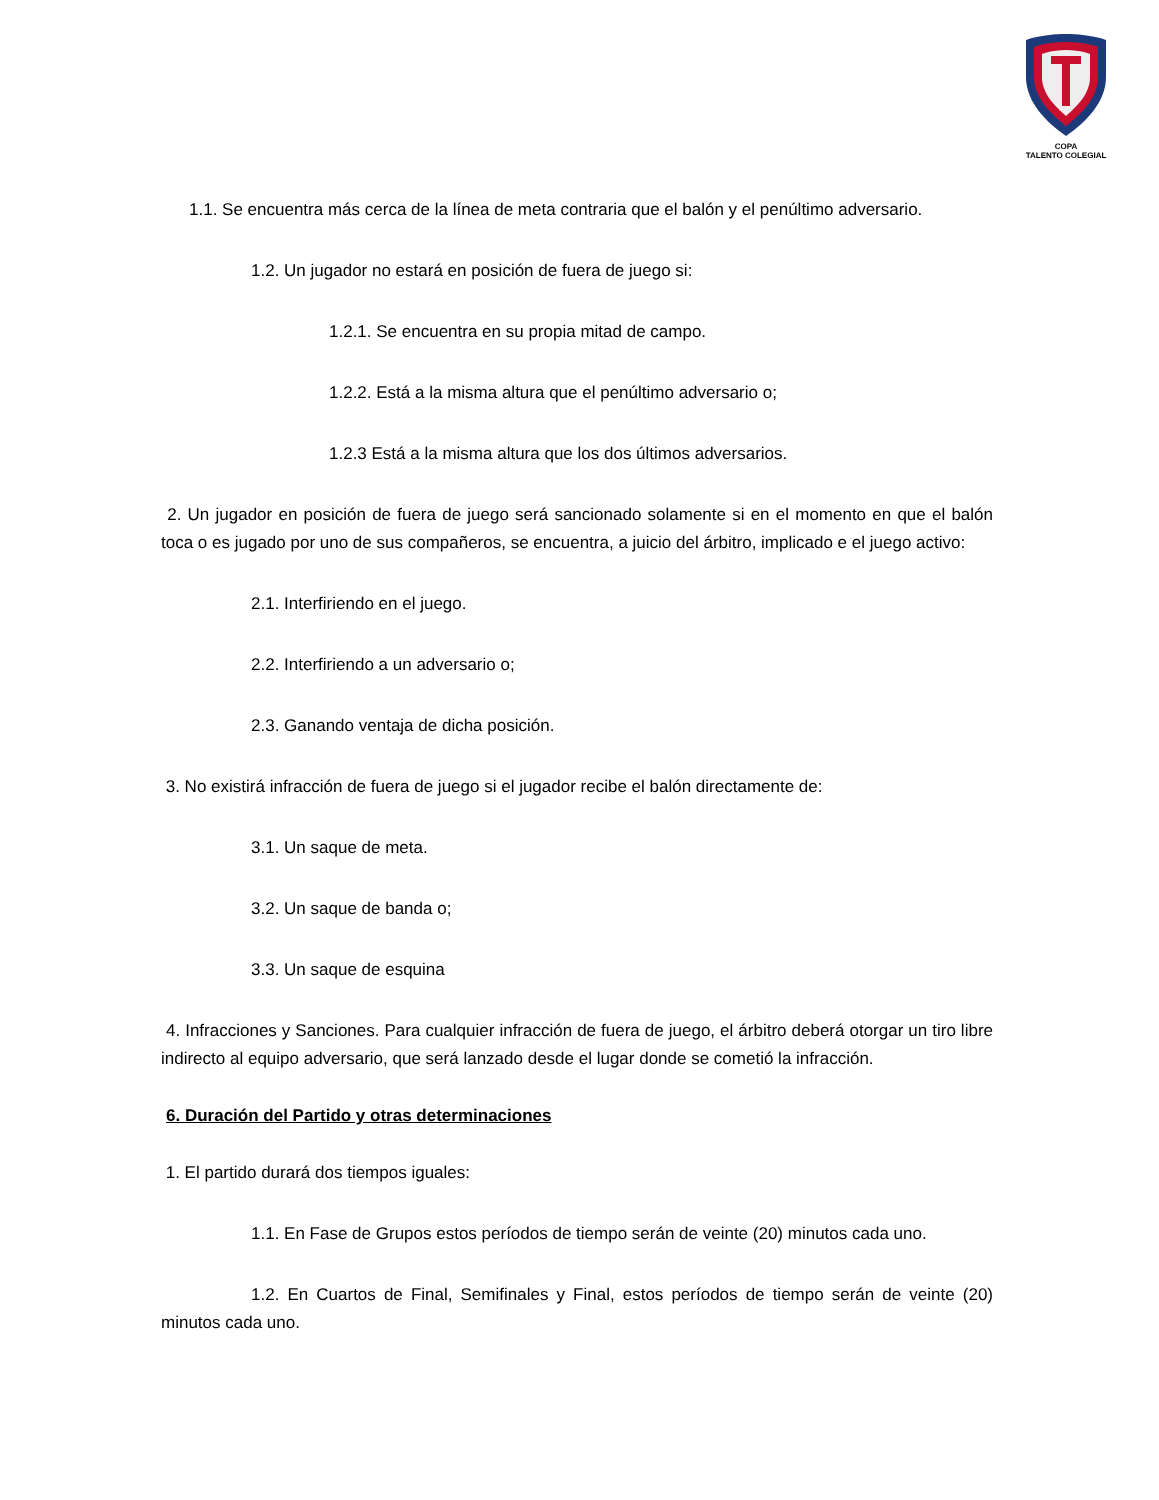COPA
TALENTO COLEGIAL
1.1. Se encuentra más cerca de la línea de meta contraria que el balón y el penúltimo adversario.
1.2. Un jugador no estará en posición de fuera de juego si:
1.2.1. Se encuentra en su propia mitad de campo.
1.2.2. Está a la misma altura que el penúltimo adversario o;
1.2.3 Está a la misma altura que los dos últimos adversarios.
2. Un jugador en posición de fuera de juego será sancionado solamente si en el momento en que el balón toca o es jugado por uno de sus compañeros, se encuentra, a juicio del árbitro, implicado e el juego activo:
2.1. Interfiriendo en el juego.
2.2. Interfiriendo a un adversario o;
2.3. Ganando ventaja de dicha posición.
3. No existirá infracción de fuera de juego si el jugador recibe el balón directamente de:
3.1. Un saque de meta.
3.2. Un saque de banda o;
3.3. Un saque de esquina
4. Infracciones y Sanciones. Para cualquier infracción de fuera de juego, el árbitro deberá otorgar un tiro libre indirecto al equipo adversario, que será lanzado desde el lugar donde se cometió la infracción.
6. Duración del Partido y otras determinaciones
1. El partido durará dos tiempos iguales:
1.1. En Fase de Grupos estos períodos de tiempo serán de veinte (20) minutos cada uno.
1.2. En Cuartos de Final, Semifinales y Final, estos períodos de tiempo serán de veinte (20) minutos cada uno.